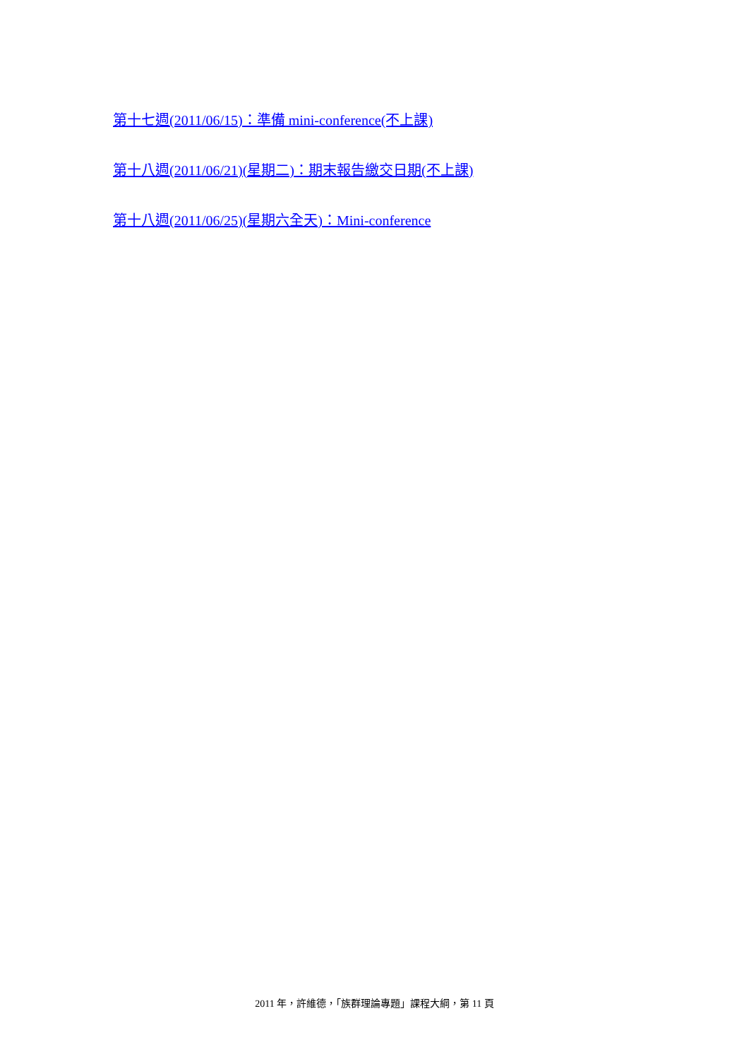第十七週(2011/06/15)：準備 mini-conference(不上課)
第十八週(2011/06/21)(星期二)：期末報告繳交日期(不上課)
第十八週(2011/06/25)(星期六全天)：Mini-conference
2011 年，許維德，「族群理論專題」課程大綱，第 11 頁